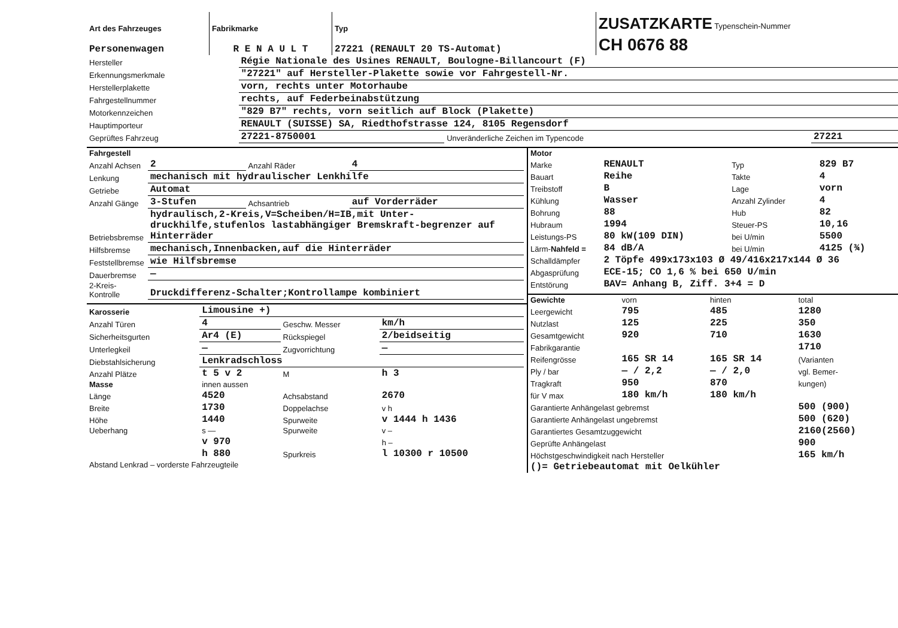| Art des Fahrzeuges | Fabrikmarke | Typ | ZUSATZKARTE Typenschein-Nummer |
| Personenwagen | R E N A U L T | 27221 (RENAULT 20 TS-Automat) | CH 0676 88 |
| Hersteller | Régie Nationale des Usines RENAULT, Boulogne-Billancourt (F) | | |
| Erkennungsmerkmale | "27221" auf Hersteller-Plakette sowie vor Fahrgestell-Nr. | | |
| Herstellerplakette | vorn, rechts unter Motorhaube | | |
| Fahrgestellnummer | rechts, auf Federbeinabstützung | | |
| Motorkennzeichen | "829 B7" rechts, vorn seitlich auf Block (Plakette) | | |
| Hauptimporteur | RENAULT (SUISSE) SA, Riedthofstrasse 124, 8105 Regensdorf | | |
| Geprüftes Fahrzeug | 27221-8750001 | Unveränderliche Zeichen im Typencode | 27221 |
| Fahrgestell | | | |
| Anzahl Achsen | 2 | Anzahl Räder | 4 |
| Lenkung | mechanisch mit hydraulischer Lenkhilfe | | |
| Getriebe | Automat | | |
| Anzahl Gänge | 3-Stufen | Achsantrieb | auf Vorderräder |
| Betriebsbremse | hydraulisch,2-Kreis,V=Scheiben/H=IB,mit Unter-druckhilfe,stufenlos lastabhängiger Bremskraft-begrenzer auf Hinterräder | | |
| Hilfsbremse | mechanisch,Innenbacken,auf die Hinterräder | | |
| Feststellbremse | wie Hilfsbremse | | |
| Dauerbremse | — | | |
| 2-Kreis-Kontrolle | Druckdifferenz-Schalter;Kontrollampe kombiniert | | |
| Karosserie | Limousine +) | | |
| Anzahl Türen | 4 | Geschw. Messer | km/h |
| Sicherheitsgurten | Ar4 (E) | Rückspiegel | 2/beidseitig |
| Unterlegkeil | — | Zugvorrichtung | — |
| Diebstahlsicherung | Lenkradschloss | | |
| Anzahl Plätze | t 5 v 2 | M | h 3 |
| Masse | innen aussen | | |
| Länge | 4520 | Achsabstand | 2670 |
| Breite | 1730 | Doppelachse | v h |
| Höhe | 1440 | Spurweite | v 1444 h 1436 |
| Ueberhang | s — | Spurweite | v – |
| | v 970 | | h – |
| | h 880 | Spurkreis | l 10300 r 10500 |
| Abstand Lenkrad – vorderste Fahrzeugteile | | | |
| Motor | | | |
| Marke | RENAULT | Typ | 829 B7 |
| Bauart | Reihe | Takte | 4 |
| Treibstoff | B | Lage | vorn |
| Kühlung | Wasser | Anzahl Zylinder | 4 |
| Bohrung | 88 | Hub | 82 |
| Hubraum | 1994 | Steuer-PS | 10,16 |
| Leistungs-PS | 80 kW(109 DIN) | bei U/min | 5500 |
| Lärm- Nahfeld = | 84 dB/A | bei U/min | 4125 (¾) |
| Schalldämpfer | 2 Töpfe 499x173x103 Ø 49/416x217x144 Ø 36 | | |
| Abgasprüfung | ECE-15; CO 1,6 % bei 650 U/min | | |
| Entstörung | BAV= Anhang B, Ziff. 3+4 = D | | |
| Gewichte | vorn | hinten | total |
| Leergewicht | 795 | 485 | 1280 |
| Nutzlast | 125 | 225 | 350 |
| Gesamtgewicht | 920 | 710 | 1630 |
| Fabrikgarantie | | | 1710 |
| Reifengrösse | 165 SR 14 | 165 SR 14 | (Varianten |
| Ply / bar | — / 2,2 | — / 2,0 | vgl. Bemer- |
| Tragkraft | 950 | 870 | kungen) |
| für V max | 180 km/h | 180 km/h | |
| Garantierte Anhängelast gebremst | | | 500 (900) |
| Garantierte Anhängelast ungebremst | | | 500 (620) |
| Garantiertes Gesamtzuggewicht | | | 2160(2560) |
| Geprüfte Anhängelast | | | 900 |
| Höchstgeschwindigkeit nach Hersteller | | | 165 km/h |
| ()= Getriebeautomat mit Oelkühler | | | |